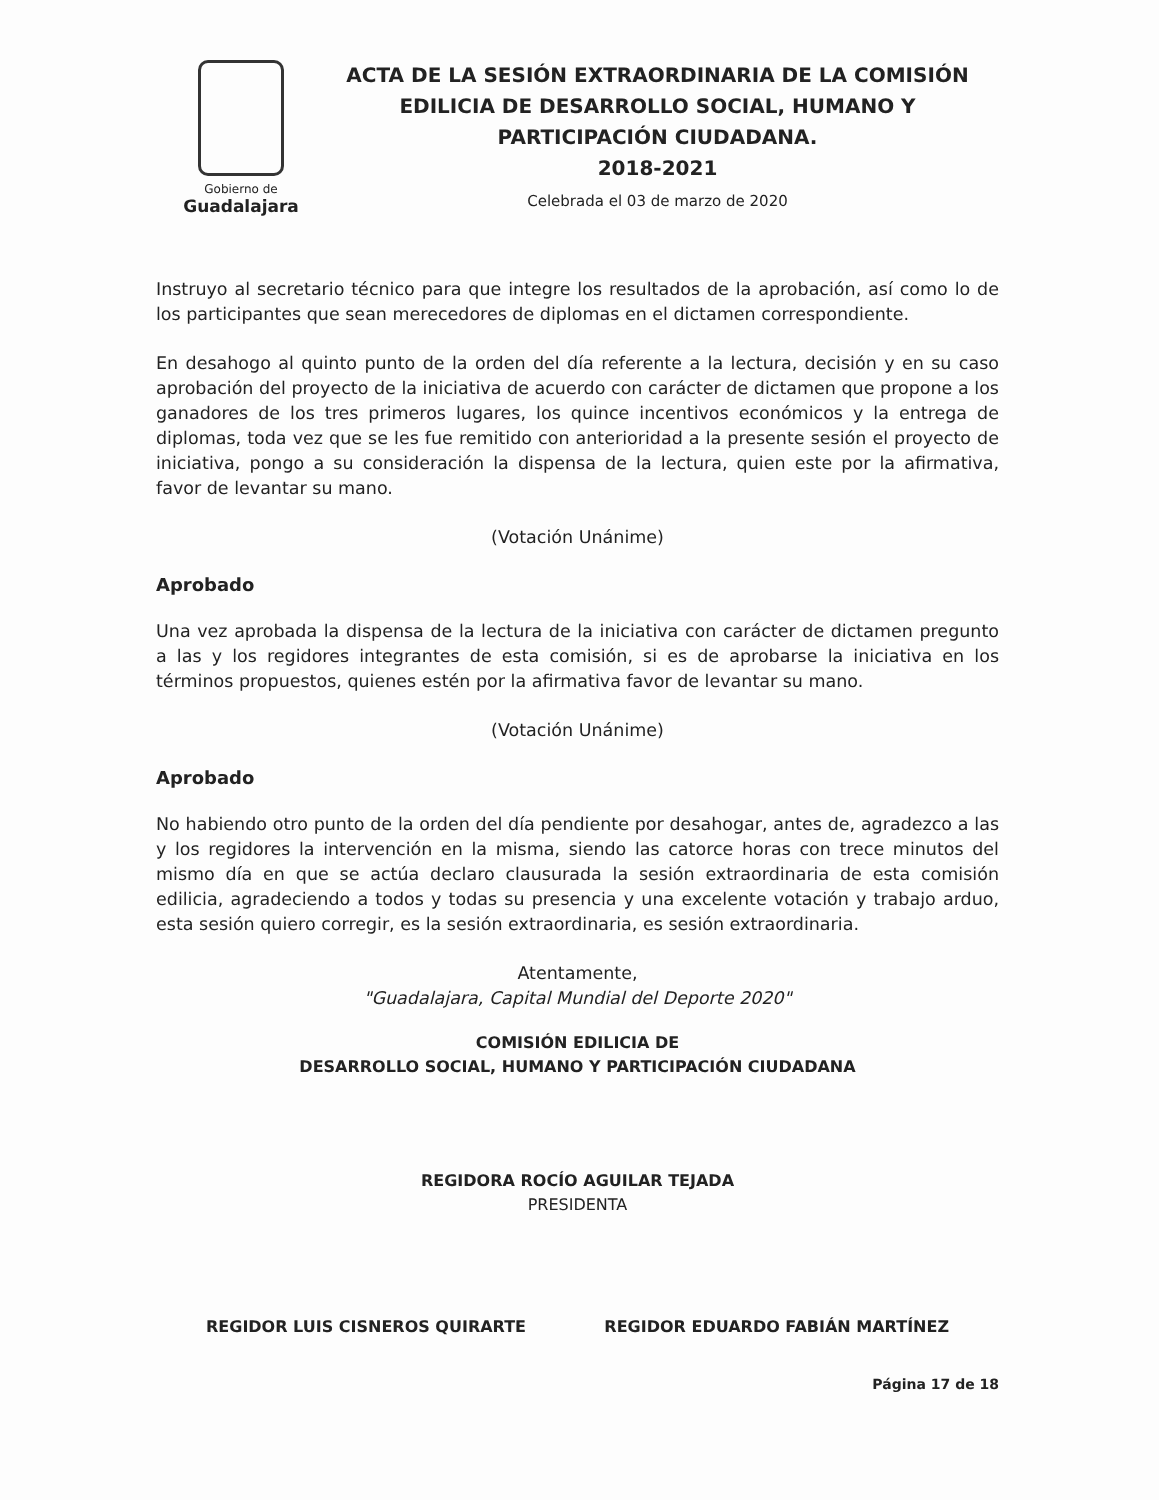Gobierno de
Guadalajara
ACTA DE LA SESIÓN EXTRAORDINARIA DE LA COMISIÓN EDILICIA DE DESARROLLO SOCIAL, HUMANO Y PARTICIPACIÓN CIUDADANA.
2018-2021
Celebrada el 03 de marzo de 2020
Instruyo al secretario técnico para que integre los resultados de la aprobación, así como lo de los participantes que sean merecedores de diplomas en el dictamen correspondiente.
En desahogo al quinto punto de la orden del día referente a la lectura, decisión y en su caso aprobación del proyecto de la iniciativa de acuerdo con carácter de dictamen que propone a los ganadores de los tres primeros lugares, los quince incentivos económicos y la entrega de diplomas, toda vez que se les fue remitido con anterioridad a la presente sesión el proyecto de iniciativa, pongo a su consideración la dispensa de la lectura, quien este por la afirmativa, favor de levantar su mano.
(Votación Unánime)
Aprobado
Una vez aprobada la dispensa de la lectura de la iniciativa con carácter de dictamen pregunto a las y los regidores integrantes de esta comisión, si es de aprobarse la iniciativa en los términos propuestos, quienes estén por la afirmativa favor de levantar su mano.
(Votación Unánime)
Aprobado
No habiendo otro punto de la orden del día pendiente por desahogar, antes de, agradezco a las y los regidores la intervención en la misma, siendo las catorce horas con trece minutos del mismo día en que se actúa declaro clausurada la sesión extraordinaria de esta comisión edilicia, agradeciendo a todos y todas su presencia y una excelente votación y trabajo arduo, esta sesión quiero corregir, es la sesión extraordinaria, es sesión extraordinaria.
Atentamente,
"Guadalajara, Capital Mundial del Deporte 2020"
COMISIÓN EDILICIA DE
DESARROLLO SOCIAL, HUMANO Y PARTICIPACIÓN CIUDADANA
REGIDORA ROCÍO AGUILAR TEJADA
PRESIDENTA
REGIDOR LUIS CISNEROS QUIRARTE REGIDOR EDUARDO FABIÁN MARTÍNEZ
Página 17 de 18